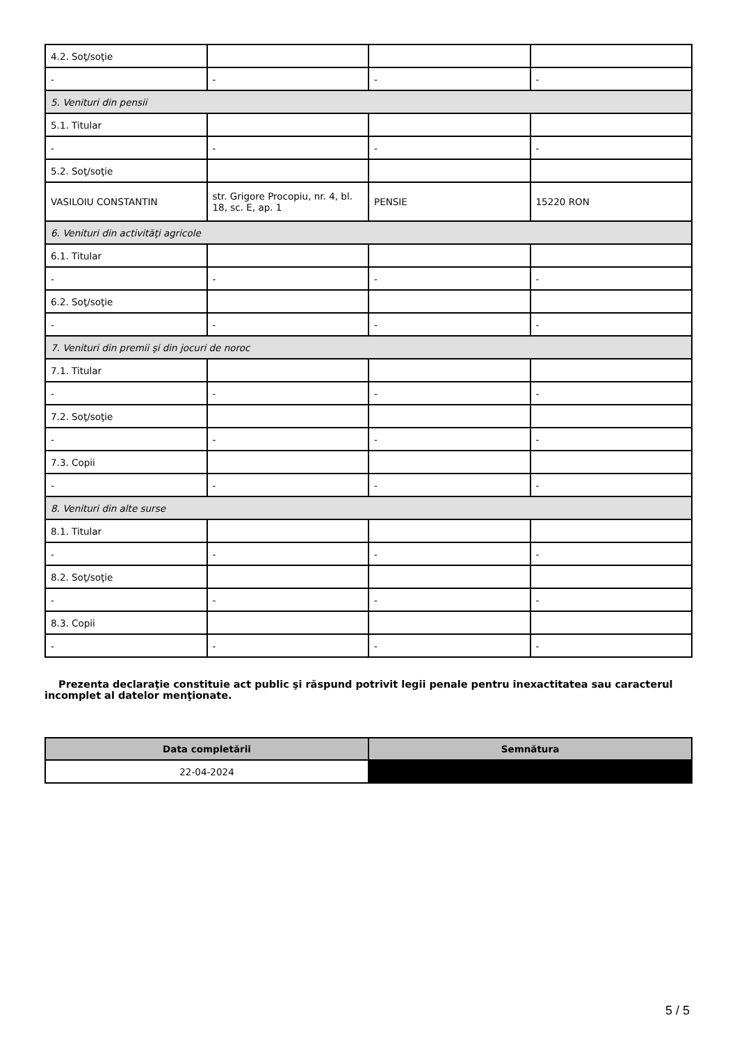| 4.2. Soţ/soţie | | | |
| - | - | - | - |
| 5. Venituri din pensii | | | |
| 5.1. Titular | | | |
| - | - | - | - |
| 5.2. Soţ/soţie | | | |
| VASILOIU CONSTANTIN | str. Grigore Procopiu, nr. 4, bl. 18, sc. E, ap. 1 | PENSIE | 15220 RON |
| 6. Venituri din activităţi agricole | | | |
| 6.1. Titular | | | |
| - | - | - | - |
| 6.2. Soţ/soţie | | | |
| - | - | - | - |
| 7. Venituri din premii şi din jocuri de noroc | | | |
| 7.1. Titular | | | |
| - | - | - | - |
| 7.2. Soţ/soţie | | | |
| - | - | - | - |
| 7.3. Copii | | | |
| - | - | - | - |
| 8. Venituri din alte surse | | | |
| 8.1. Titular | | | |
| - | - | - | - |
| 8.2. Soţ/soţie | | | |
| - | - | - | - |
| 8.3. Copii | | | |
| - | - | - | - |
Prezenta declaraţie constituie act public şi răspund potrivit legii penale pentru inexactitatea sau caracterul incomplet al datelor menţionate.
| Data completării | Semnătura |
| --- | --- |
| 22-04-2024 | |
5 / 5